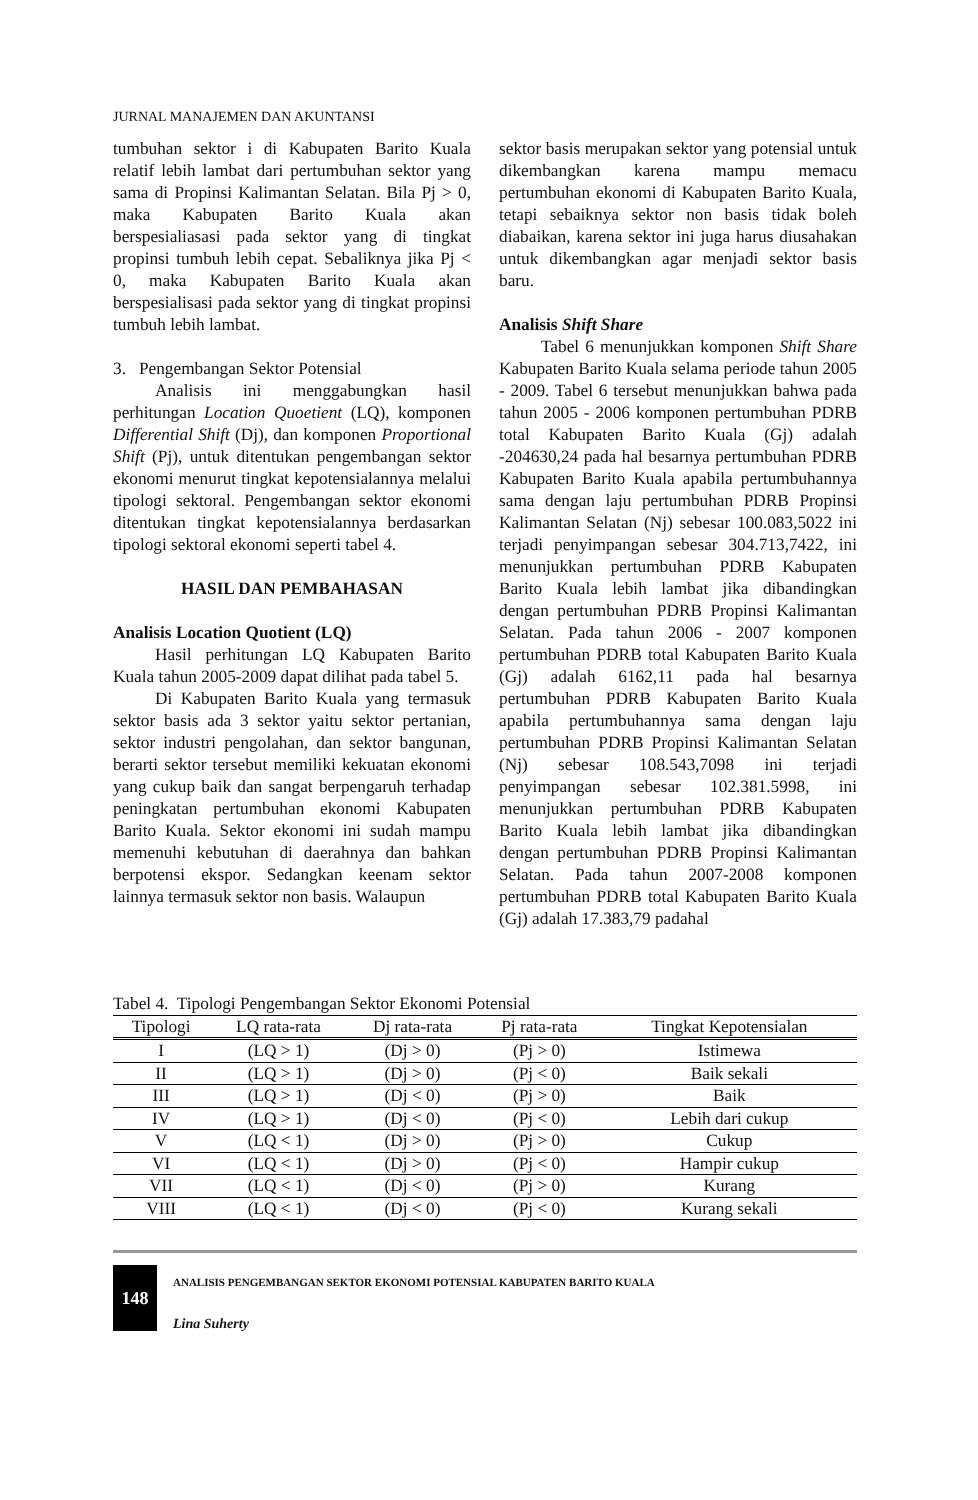JURNAL MANAJEMEN DAN AKUNTANSI
tumbuhan sektor i di Kabupaten Barito Kuala relatif lebih lambat dari pertumbuhan sektor yang sama di Propinsi Kalimantan Selatan. Bila Pj > 0, maka Kabupaten Barito Kuala akan berspesialiasasi pada sektor yang di tingkat propinsi tumbuh lebih cepat. Sebaliknya jika Pj < 0, maka Kabupaten Barito Kuala akan berspesialisasi pada sektor yang di tingkat propinsi tumbuh lebih lambat.
3. Pengembangan Sektor Potensial
Analisis ini menggabungkan hasil perhitungan Location Quoetient (LQ), komponen Differential Shift (Dj), dan komponen Proportional Shift (Pj), untuk ditentukan pengembangan sektor ekonomi menurut tingkat kepotensialannya melalui tipologi sektoral. Pengembangan sektor ekonomi ditentukan tingkat kepotensialannya berdasarkan tipologi sektoral ekonomi seperti tabel 4.
HASIL DAN PEMBAHASAN
Analisis Location Quotient (LQ)
Hasil perhitungan LQ Kabupaten Barito Kuala tahun 2005-2009 dapat dilihat pada tabel 5.
Di Kabupaten Barito Kuala yang termasuk sektor basis ada 3 sektor yaitu sektor pertanian, sektor industri pengolahan, dan sektor bangunan, berarti sektor tersebut memiliki kekuatan ekonomi yang cukup baik dan sangat berpengaruh terhadap peningkatan pertumbuhan ekonomi Kabupaten Barito Kuala. Sektor ekonomi ini sudah mampu memenuhi kebutuhan di daerahnya dan bahkan berpotensi ekspor. Sedangkan keenam sektor lainnya termasuk sektor non basis. Walaupun
sektor basis merupakan sektor yang potensial untuk dikembangkan karena mampu memacu pertumbuhan ekonomi di Kabupaten Barito Kuala, tetapi sebaiknya sektor non basis tidak boleh diabaikan, karena sektor ini juga harus diusahakan untuk dikembangkan agar menjadi sektor basis baru.
Analisis Shift Share
Tabel 6 menunjukkan komponen Shift Share Kabupaten Barito Kuala selama periode tahun 2005 - 2009. Tabel 6 tersebut menunjukkan bahwa pada tahun 2005 - 2006 komponen pertumbuhan PDRB total Kabupaten Barito Kuala (Gj) adalah -204630,24 pada hal besarnya pertumbuhan PDRB Kabupaten Barito Kuala apabila pertumbuhannya sama dengan laju pertumbuhan PDRB Propinsi Kalimantan Selatan (Nj) sebesar 100.083,5022 ini terjadi penyimpangan sebesar 304.713,7422, ini menunjukkan pertumbuhan PDRB Kabupaten Barito Kuala lebih lambat jika dibandingkan dengan pertumbuhan PDRB Propinsi Kalimantan Selatan. Pada tahun 2006 - 2007 komponen pertumbuhan PDRB total Kabupaten Barito Kuala (Gj) adalah 6162,11 pada hal besarnya pertumbuhan PDRB Kabupaten Barito Kuala apabila pertumbuhannya sama dengan laju pertumbuhan PDRB Propinsi Kalimantan Selatan (Nj) sebesar 108.543,7098 ini terjadi penyimpangan sebesar 102.381.5998, ini menunjukkan pertumbuhan PDRB Kabupaten Barito Kuala lebih lambat jika dibandingkan dengan pertumbuhan PDRB Propinsi Kalimantan Selatan. Pada tahun 2007-2008 komponen pertumbuhan PDRB total Kabupaten Barito Kuala (Gj) adalah 17.383,79 padahal
Tabel 4. Tipologi Pengembangan Sektor Ekonomi Potensial
| Tipologi | LQ rata-rata | Dj rata-rata | Pj rata-rata | Tingkat Kepotensialan |
| --- | --- | --- | --- | --- |
| I | (LQ > 1) | (Dj > 0) | (Pj > 0) | Istimewa |
| II | (LQ > 1) | (Dj > 0) | (Pj < 0) | Baik sekali |
| III | (LQ > 1) | (Dj < 0) | (Pj > 0) | Baik |
| IV | (LQ > 1) | (Dj < 0) | (Pj < 0) | Lebih dari cukup |
| V | (LQ < 1) | (Dj > 0) | (Pj > 0) | Cukup |
| VI | (LQ < 1) | (Dj > 0) | (Pj < 0) | Hampir cukup |
| VII | (LQ < 1) | (Dj < 0) | (Pj > 0) | Kurang |
| VIII | (LQ < 1) | (Dj < 0) | (Pj < 0) | Kurang sekali |
148
ANALISIS PENGEMBANGAN SEKTOR EKONOMI POTENSIAL KABUPATEN BARITO KUALA
Lina Suherty